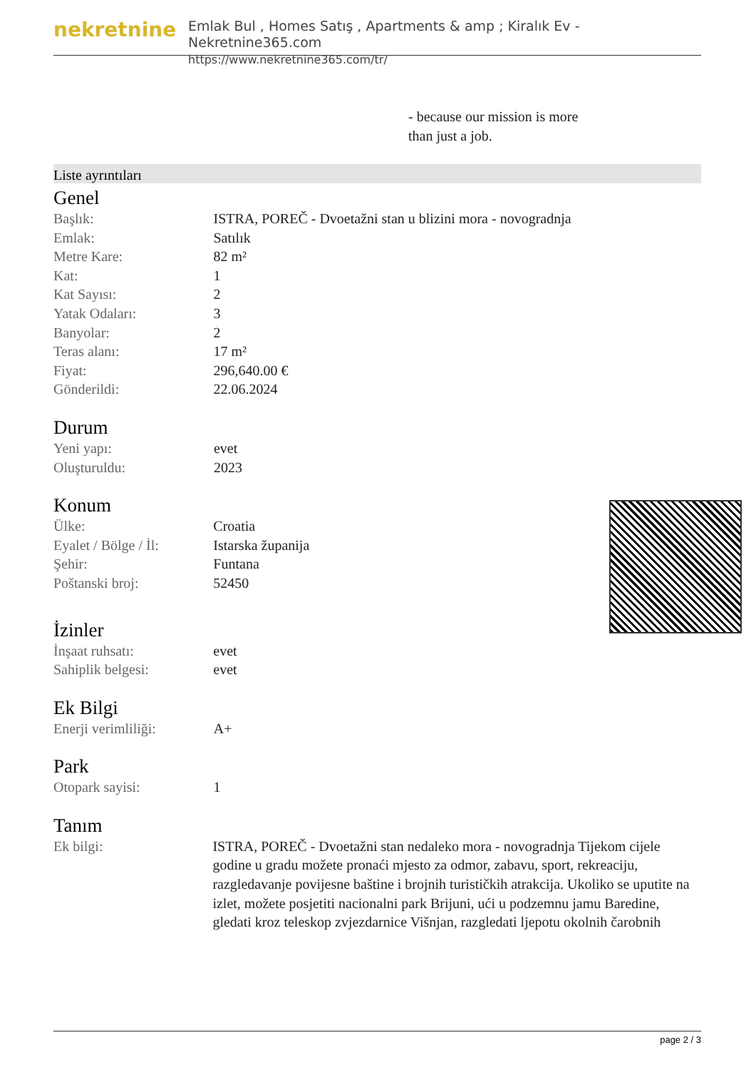nekretnine
Emlak Bul , Homes Satış , Apartments & amp ; Kiralık Ev - Nekretnine365.com
https://www.nekretnine365.com/tr/
- because our mission is more
than just a job.
Liste ayrıntıları
Genel
| Başlık: | ISTRA, POREČ - Dvoetažni stan u blizini mora - novogradnja |
| Emlak: | Satılık |
| Metre Kare: | 82 m² |
| Kat: | 1 |
| Kat Sayısı: | 2 |
| Yatak Odaları: | 3 |
| Banyolar: | 2 |
| Teras alanı: | 17 m² |
| Fiyat: | 296,640.00 € |
| Gönderildi: | 22.06.2024 |
Durum
| Yeni yapı: | evet |
| Oluşturuldu: | 2023 |
Konum
| Ülke: | Croatia |
| Eyalet / Bölge / İl: | Istarska županija |
| Şehir: | Funtana |
| Poštanski broj: | 52450 |
İzinler
| İnşaat ruhsatı: | evet |
| Sahiplik belgesi: | evet |
Ek Bilgi
| Enerji verimliliği: | A+ |
Park
| Otopark sayisi: | 1 |
Tanım
| Ek bilgi: | ISTRA, POREČ - Dvoetažni stan nedaleko mora - novogradnja Tijekom cijele godine u gradu možete pronaći mjesto za odmor, zabavu, sport, rekreaciju, razgledavanje povijesne baštine i brojnih turističkih atrakcija. Ukoliko se uputite na izlet, možete posjetiti nacionalni park Brijuni, ući u podzemnu jamu Baredine, gledati kroz teleskop zvjezdarnice Višnjan, razgledati ljepotu okolnih čarobnih |
page 2 / 3